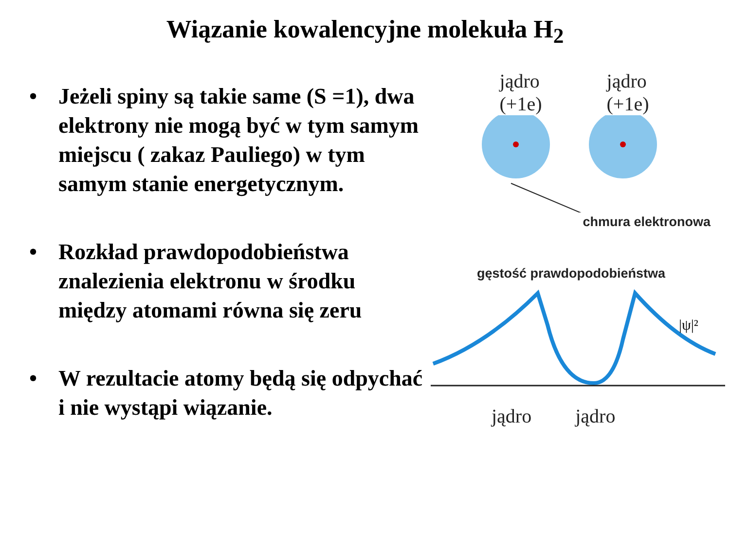Wiązanie kowalencyjne molekuła H<sub>2</sub>
• Jeżeli spiny są takie same (S =1), dwa elektrony nie mogą być w tym samym miejscu ( zakaz Pauliego) w tym samym stanie energetycznym.
• Rozkład prawdopodobieństwa znalezienia elektronu w środku między atomami równa się zeru
• W rezultacie atomy będą się odpychać i nie wystąpi wiązanie.
jądro
(+1e)
jądro
(+1e)
chmura elektronowa
gęstość prawdopodobieństwa
|ψ|²
jądro jądro